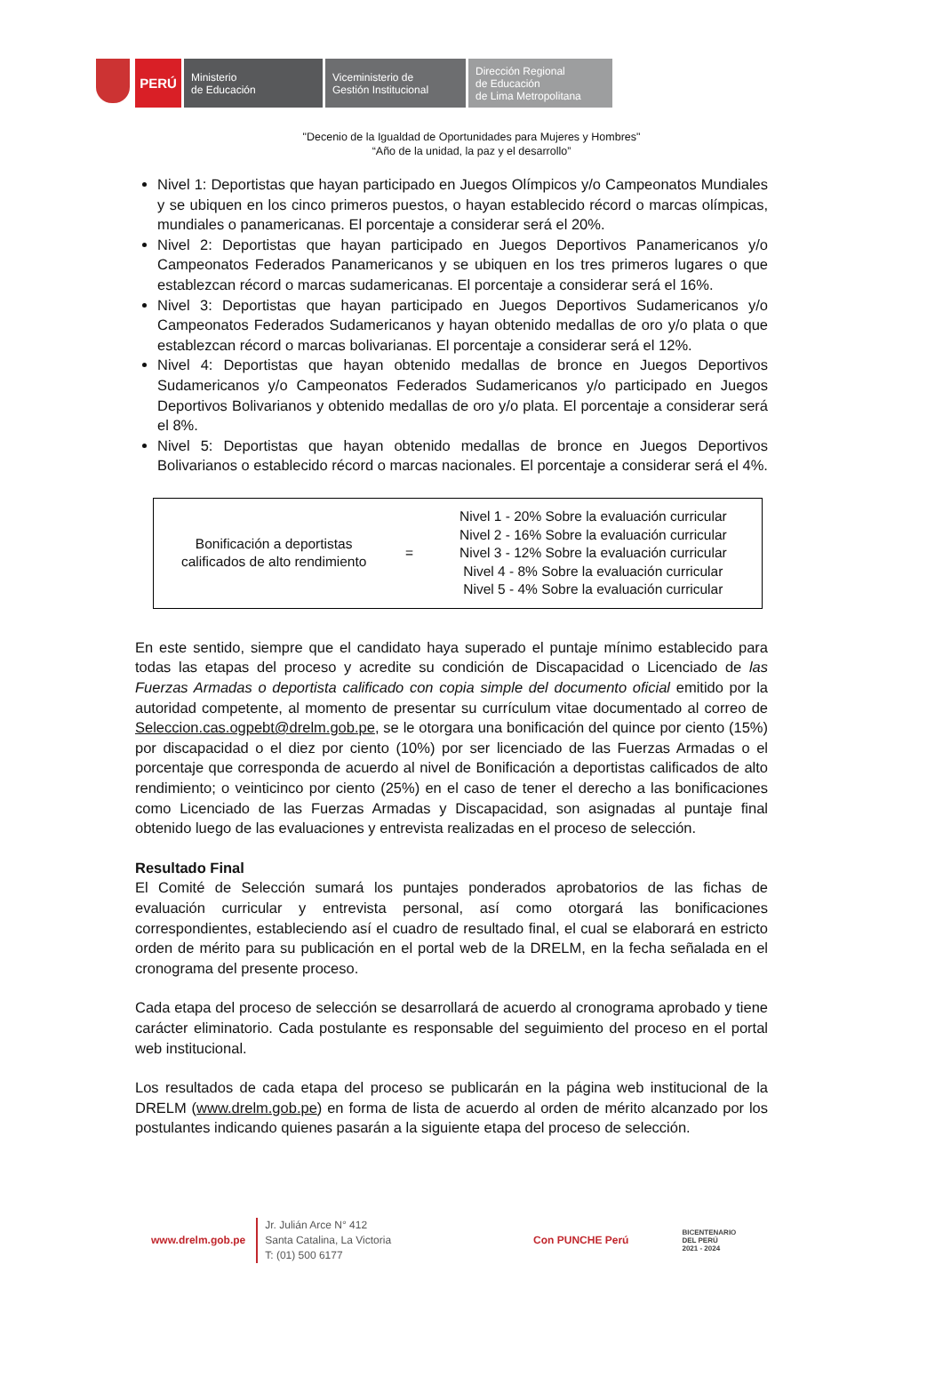PERÚ
Ministerio
de Educación
Viceministerio de
Gestión Institucional
Dirección Regional
de Educación
de Lima Metropolitana
"Decenio de la Igualdad de Oportunidades para Mujeres y Hombres"
“Año de la unidad, la paz y el desarrollo”
Nivel 1: Deportistas que hayan participado en Juegos Olímpicos y/o Campeonatos Mundiales y se ubiquen en los cinco primeros puestos, o hayan establecido récord o marcas olímpicas, mundiales o panamericanas. El porcentaje a considerar será el 20%.
Nivel 2: Deportistas que hayan participado en Juegos Deportivos Panamericanos y/o Campeonatos Federados Panamericanos y se ubiquen en los tres primeros lugares o que establezcan récord o marcas sudamericanas. El porcentaje a considerar será el 16%.
Nivel 3: Deportistas que hayan participado en Juegos Deportivos Sudamericanos y/o Campeonatos Federados Sudamericanos y hayan obtenido medallas de oro y/o plata o que establezcan récord o marcas bolivarianas. El porcentaje a considerar será el 12%.
Nivel 4: Deportistas que hayan obtenido medallas de bronce en Juegos Deportivos Sudamericanos y/o Campeonatos Federados Sudamericanos y/o participado en Juegos Deportivos Bolivarianos y obtenido medallas de oro y/o plata. El porcentaje a considerar será el 8%.
Nivel 5: Deportistas que hayan obtenido medallas de bronce en Juegos Deportivos Bolivarianos o establecido récord o marcas nacionales. El porcentaje a considerar será el 4%.
| Bonificación a deportistas calificados de alto rendimiento | = | Nivel 1 - 20% Sobre la evaluación curricular Nivel 2 - 16% Sobre la evaluación curricular Nivel 3 - 12% Sobre la evaluación curricular Nivel 4 - 8% Sobre la evaluación curricular Nivel 5 - 4% Sobre la evaluación curricular |
En este sentido, siempre que el candidato haya superado el puntaje mínimo establecido para todas las etapas del proceso y acredite su condición de Discapacidad o Licenciado de las Fuerzas Armadas o deportista calificado con copia simple del documento oficial emitido por la autoridad competente, al momento de presentar su currículum vitae documentado al correo de Seleccion.cas.ogpebt@drelm.gob.pe, se le otorgara una bonificación del quince por ciento (15%) por discapacidad o el diez por ciento (10%) por ser licenciado de las Fuerzas Armadas o el porcentaje que corresponda de acuerdo al nivel de Bonificación a deportistas calificados de alto rendimiento; o veinticinco por ciento (25%) en el caso de tener el derecho a las bonificaciones como Licenciado de las Fuerzas Armadas y Discapacidad, son asignadas al puntaje final obtenido luego de las evaluaciones y entrevista realizadas en el proceso de selección.
Resultado Final
El Comité de Selección sumará los puntajes ponderados aprobatorios de las fichas de evaluación curricular y entrevista personal, así como otorgará las bonificaciones correspondientes, estableciendo así el cuadro de resultado final, el cual se elaborará en estricto orden de mérito para su publicación en el portal web de la DRELM, en la fecha señalada en el cronograma del presente proceso.
Cada etapa del proceso de selección se desarrollará de acuerdo al cronograma aprobado y tiene carácter eliminatorio. Cada postulante es responsable del seguimiento del proceso en el portal web institucional.
Los resultados de cada etapa del proceso se publicarán en la página web institucional de la DRELM (www.drelm.gob.pe) en forma de lista de acuerdo al orden de mérito alcanzado por los postulantes indicando quienes pasarán a la siguiente etapa del proceso de selección.
www.drelm.gob.pe
Jr. Julián Arce N° 412
Santa Catalina, La Victoria
T: (01) 500 6177
Con PUNCHE Perú
BICENTENARIO
DEL PERÚ
2021 - 2024